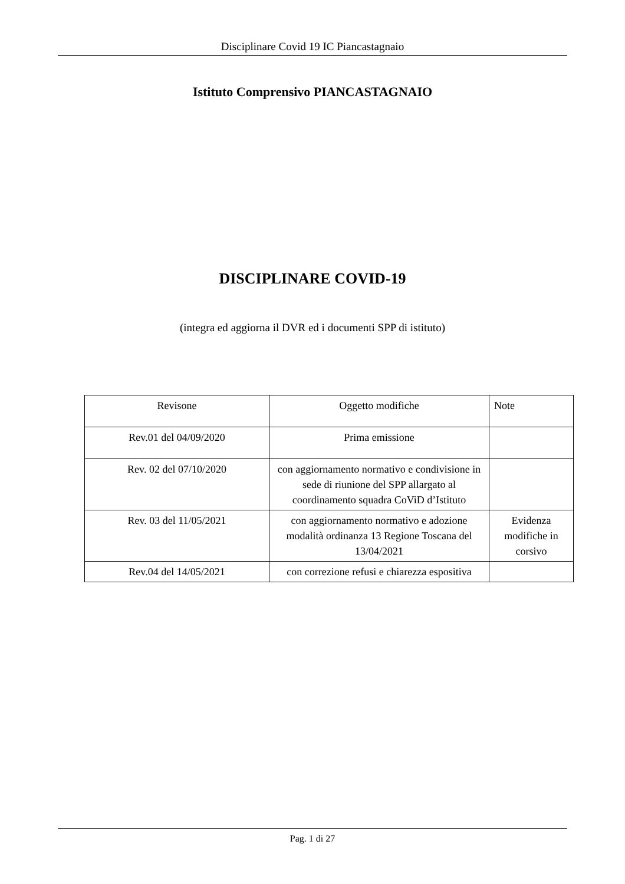Disciplinare Covid 19 IC Piancastagnaio
Istituto Comprensivo PIANCASTAGNAIO
DISCIPLINARE COVID-19
(integra ed aggiorna il DVR ed i documenti SPP di istituto)
| Revisone | Oggetto modifiche | Note |
| --- | --- | --- |
| Rev.01 del 04/09/2020 | Prima emissione | |
| Rev. 02 del 07/10/2020 | con aggiornamento normativo e condivisione in sede di riunione del SPP allargato al coordinamento squadra CoViD d’Istituto | |
| Rev. 03 del 11/05/2021 | con aggiornamento normativo e adozione modalità ordinanza 13 Regione Toscana del 13/04/2021 | Evidenza modifiche in corsivo |
| Rev.04 del 14/05/2021 | con correzione refusi e chiarezza espositiva | |
Pag. 1 di 27